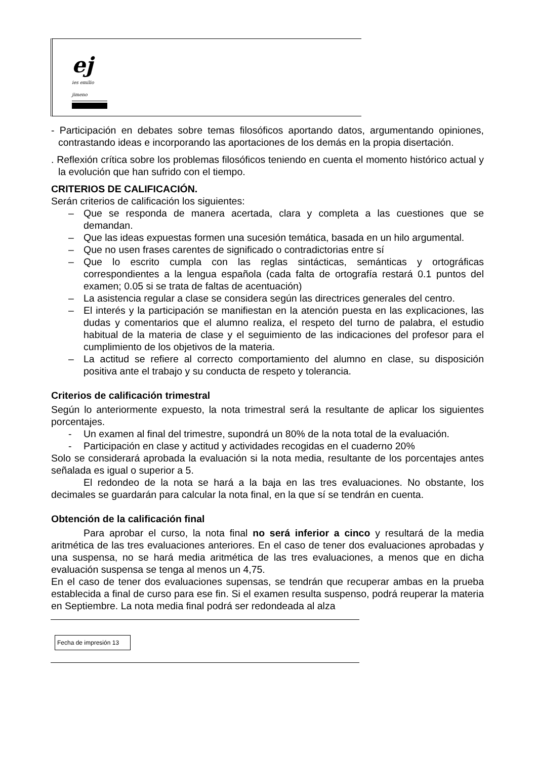ej
ies emilio jimeno
- Participación en debates sobre temas filosóficos aportando datos, argumentando opiniones, contrastando ideas e incorporando las aportaciones de los demás en la propia disertación.
. Reflexión crítica sobre los problemas filosóficos teniendo en cuenta el momento histórico actual y la evolución que han sufrido con el tiempo.
CRITERIOS DE CALIFICACIÓN.
Serán criterios de calificación los siguientes:
– Que se responda de manera acertada, clara y completa a las cuestiones que se demandan.
– Que las ideas expuestas formen una sucesión temática, basada en un hilo argumental.
– Que no usen frases carentes de significado o contradictorias entre sí
– Que lo escrito cumpla con las reglas sintácticas, semánticas y ortográficas correspondientes a la lengua española (cada falta de ortografía restará 0.1 puntos del examen; 0.05 si se trata de faltas de acentuación)
– La asistencia regular a clase se considera según las directrices generales del centro.
– El interés y la participación se manifiestan en la atención puesta en las explicaciones, las dudas y comentarios que el alumno realiza, el respeto del turno de palabra, el estudio habitual de la materia de clase y el seguimiento de las indicaciones del profesor para el cumplimiento de los objetivos de la materia.
– La actitud se refiere al correcto comportamiento del alumno en clase, su disposición positiva ante el trabajo y su conducta de respeto y tolerancia.
Criterios de calificación trimestral
Según lo anteriormente expuesto, la nota trimestral será la resultante de aplicar los siguientes porcentajes.
- Un examen al final del trimestre, supondrá un 80% de la nota total de la evaluación.
- Participación en clase y actitud y actividades recogidas en el cuaderno 20%
Solo se considerará aprobada la evaluación si la nota media, resultante de los porcentajes antes señalada es igual o superior a 5.
El redondeo de la nota se hará a la baja en las tres evaluaciones. No obstante, los decimales se guardarán para calcular la nota final, en la que sí se tendrán en cuenta.
Obtención de la calificación final
Para aprobar el curso, la nota final no será inferior a cinco y resultará de la media aritmética de las tres evaluaciones anteriores. En el caso de tener dos evaluaciones aprobadas y una suspensa, no se hará media aritmética de las tres evaluaciones, a menos que en dicha evaluación suspensa se tenga al menos un 4,75.
En el caso de tener dos evaluaciones supensas, se tendrán que recuperar ambas en la prueba establecida a final de curso para ese fin. Si el examen resulta suspenso, podrá reuperar la materia en Septiembre. La nota media final podrá ser redondeada al alza
Fecha de impresión 13